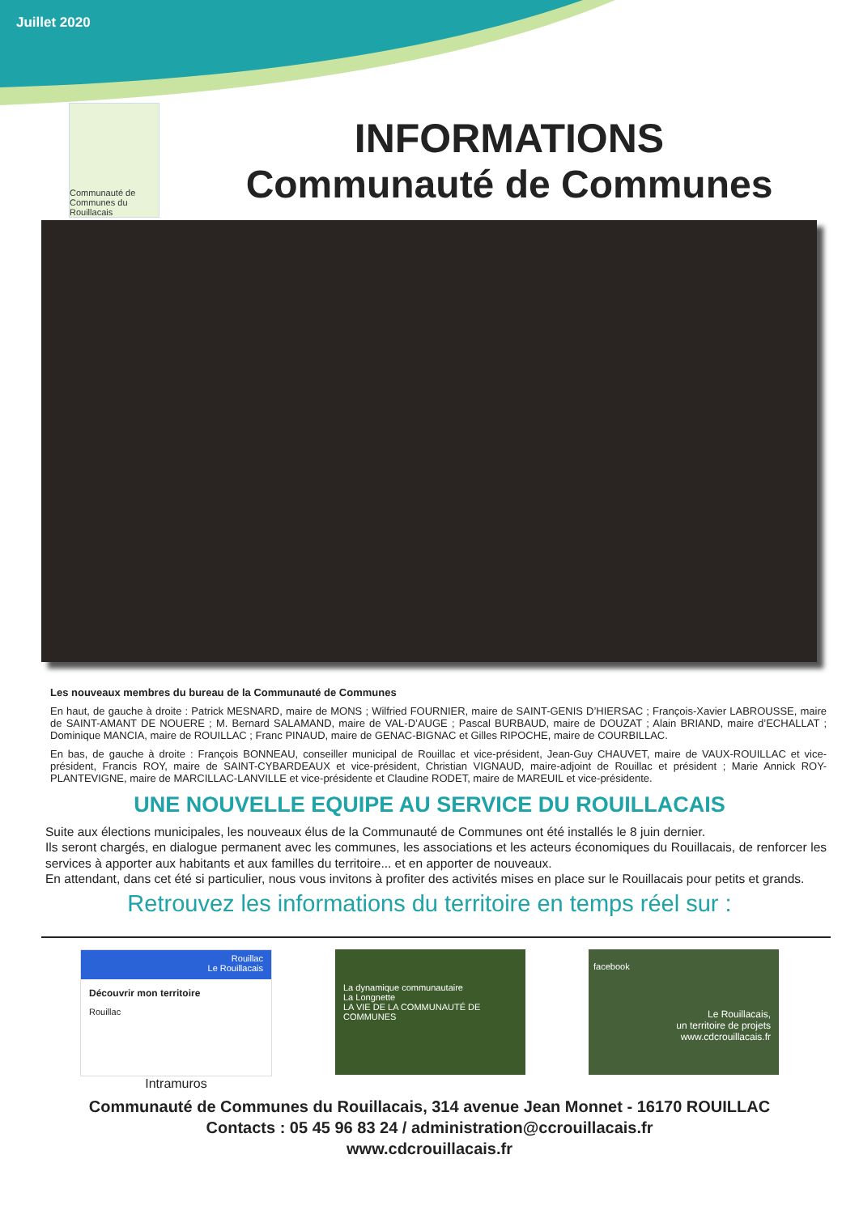Juillet 2020
Communauté de Communes du Rouillacais
INFORMATIONS
Communauté de Communes
Les nouveaux membres du bureau de la Communauté de Communes
En haut, de gauche à droite : Patrick MESNARD, maire de MONS ; Wilfried FOURNIER, maire de SAINT-GENIS D’HIERSAC ; François-Xavier LABROUSSE, maire de SAINT-AMANT DE NOUERE ; M. Bernard SALAMAND, maire de VAL-D’AUGE ; Pascal BURBAUD, maire de DOUZAT ; Alain BRIAND, maire d’ECHALLAT ; Dominique MANCIA, maire de ROUILLAC ; Franc PINAUD, maire de GENAC-BIGNAC et Gilles RIPOCHE, maire de COURBILLAC.
En bas, de gauche à droite : François BONNEAU, conseiller municipal de Rouillac et vice-président, Jean-Guy CHAUVET, maire de VAUX-ROUILLAC et vice-président, Francis ROY, maire de SAINT-CYBARDEAUX et vice-président, Christian VIGNAUD, maire-adjoint de Rouillac et président ; Marie Annick ROY-PLANTEVIGNE, maire de MARCILLAC-LANVILLE et vice-présidente et Claudine RODET, maire de MAREUIL et vice-présidente.
UNE NOUVELLE EQUIPE AU SERVICE DU ROUILLACAIS
Suite aux élections municipales, les nouveaux élus de la Communauté de Communes ont été installés le 8 juin dernier.
Ils seront chargés, en dialogue permanent avec les communes, les associations et les acteurs économiques du Rouillacais, de renforcer les services à apporter aux habitants et aux familles du territoire... et en apporter de nouveaux.
En attendant, dans cet été si particulier, nous vous invitons à profiter des activités mises en place sur le Rouillacais pour petits et grands.
Retrouvez les informations du territoire en temps réel sur :
Rouillac
Le Rouillacais
Découvrir mon territoire
Rouillac
Intramuros
La dynamique communautaire
La Longnette
LA VIE DE LA COMMUNAUTÉ DE COMMUNES
facebook
Le Rouillacais,
un territoire de projets
www.cdcrouillacais.fr
Communauté de Communes du Rouillacais, 314 avenue Jean Monnet - 16170 ROUILLAC
Contacts : 05 45 96 83 24 / administration@ccrouillacais.fr
www.cdcrouillacais.fr